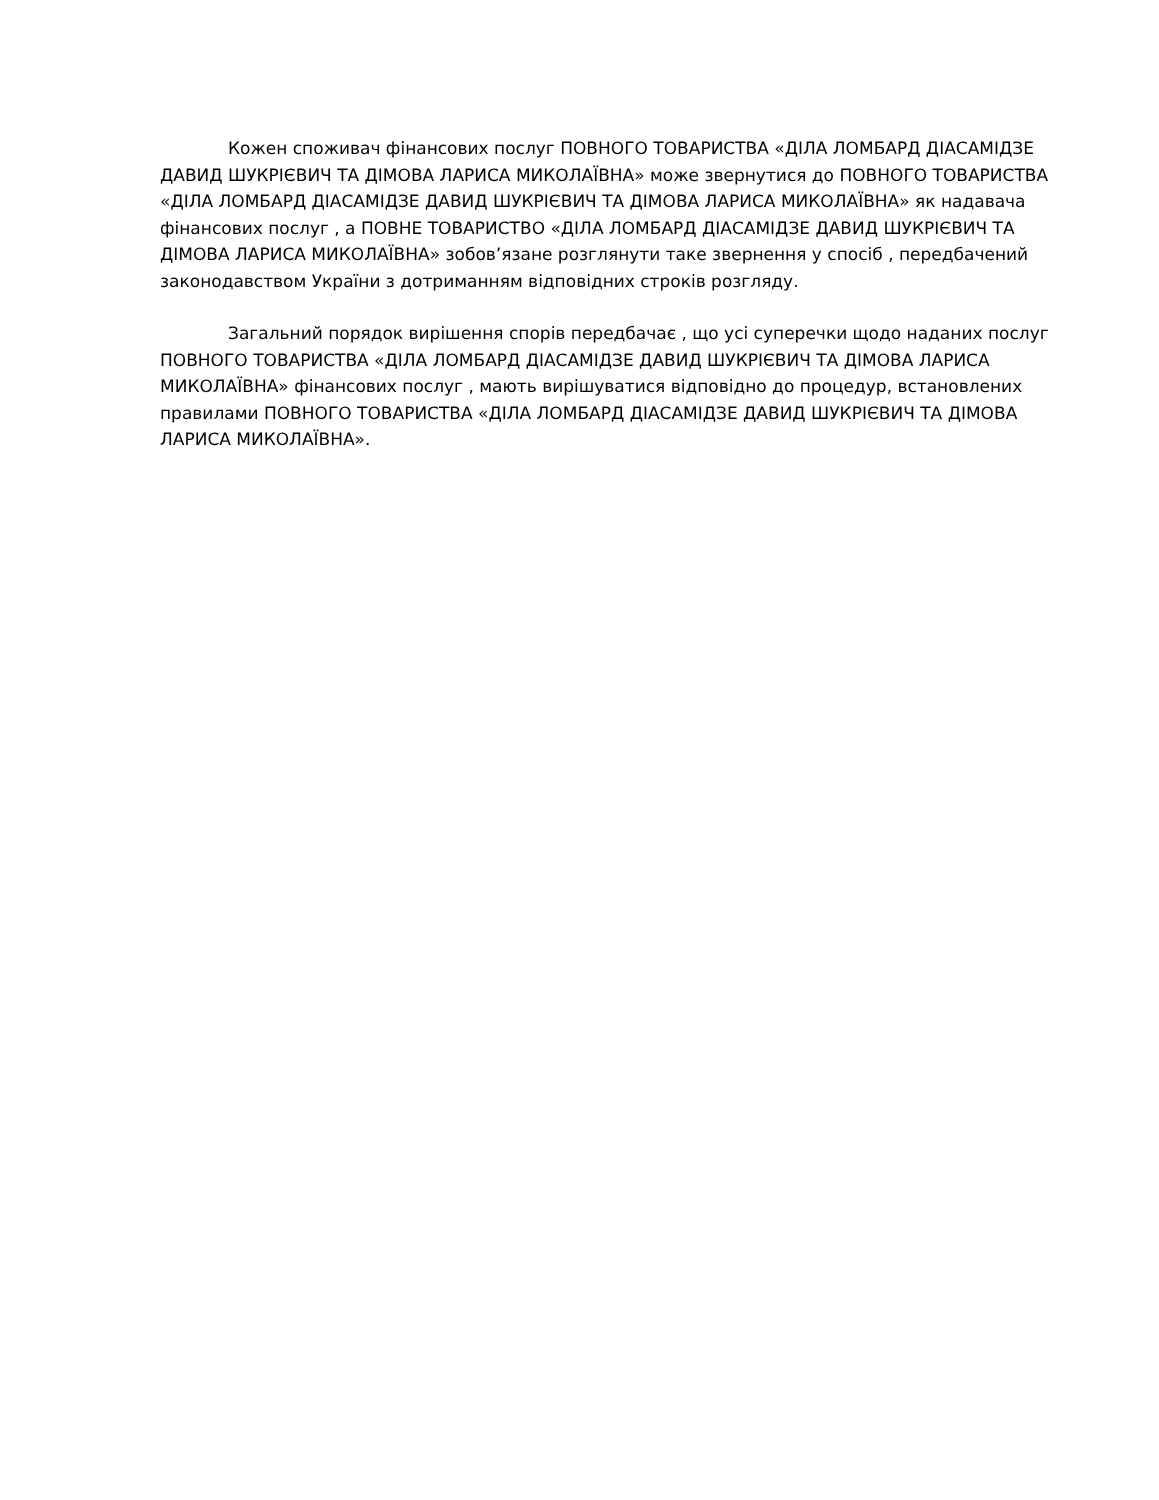Кожен споживач фінансових послуг ПОВНОГО ТОВАРИСТВА «ДІЛА ЛОМБАРД ДІАСАМІДЗЕ ДАВИД ШУКРІЄВИЧ ТА ДІМОВА ЛАРИСА МИКОЛАЇВНА» може звернутися до ПОВНОГО ТОВАРИСТВА «ДІЛА ЛОМБАРД ДІАСАМІДЗЕ ДАВИД ШУКРІЄВИЧ ТА ДІМОВА ЛАРИСА МИКОЛАЇВНА» як надавача фінансових послуг , а ПОВНЕ ТОВАРИСТВО «ДІЛА ЛОМБАРД ДІАСАМІДЗЕ ДАВИД ШУКРІЄВИЧ ТА ДІМОВА ЛАРИСА МИКОЛАЇВНА» зобов’язане розглянути таке звернення у спосіб , передбачений законодавством України з дотриманням відповідних строків розгляду.
Загальний порядок вирішення спорів передбачає , що усі суперечки щодо наданих послуг ПОВНОГО ТОВАРИСТВА «ДІЛА ЛОМБАРД ДІАСАМІДЗЕ ДАВИД ШУКРІЄВИЧ ТА ДІМОВА ЛАРИСА МИКОЛАЇВНА» фінансових послуг , мають вирішуватися відповідно до процедур, встановлених правилами ПОВНОГО ТОВАРИСТВА «ДІЛА ЛОМБАРД ДІАСАМІДЗЕ ДАВИД ШУКРІЄВИЧ ТА ДІМОВА ЛАРИСА МИКОЛАЇВНА».